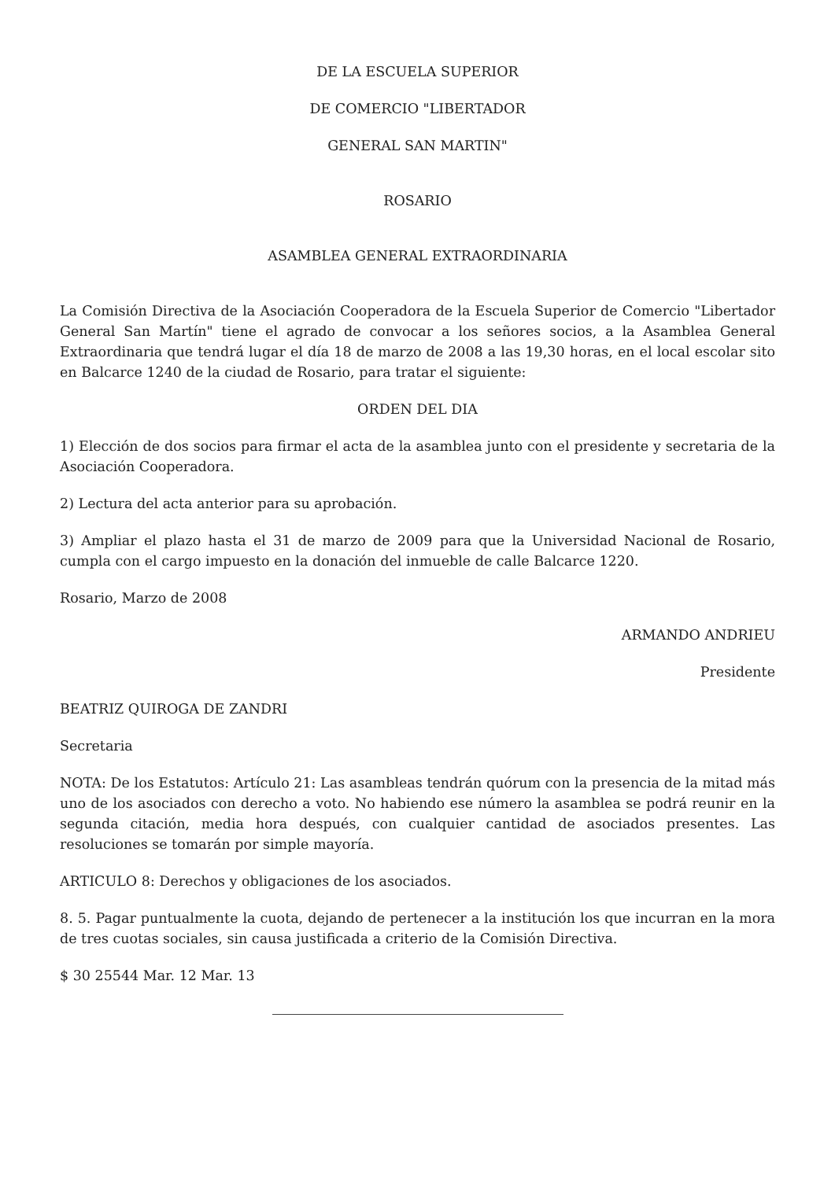DE LA ESCUELA SUPERIOR
DE COMERCIO "LIBERTADOR
GENERAL SAN MARTIN"
ROSARIO
ASAMBLEA GENERAL EXTRAORDINARIA
La Comisión Directiva de la Asociación Cooperadora de la Escuela Superior de Comercio "Libertador General San Martín" tiene el agrado de convocar a los señores socios, a la Asamblea General Extraordinaria que tendrá lugar el día 18 de marzo de 2008 a las 19,30 horas, en el local escolar sito en Balcarce 1240 de la ciudad de Rosario, para tratar el siguiente:
ORDEN DEL DIA
1) Elección de dos socios para firmar el acta de la asamblea junto con el presidente y secretaria de la Asociación Cooperadora.
2) Lectura del acta anterior para su aprobación.
3) Ampliar el plazo hasta el 31 de marzo de 2009 para que la Universidad Nacional de Rosario, cumpla con el cargo impuesto en la donación del inmueble de calle Balcarce 1220.
Rosario, Marzo de 2008
ARMANDO ANDRIEU
Presidente
BEATRIZ QUIROGA DE ZANDRI
Secretaria
NOTA: De los Estatutos: Artículo 21: Las asambleas tendrán quórum con la presencia de la mitad más uno de los asociados con derecho a voto. No habiendo ese número la asamblea se podrá reunir en la segunda citación, media hora después, con cualquier cantidad de asociados presentes. Las resoluciones se tomarán por simple mayoría.
ARTICULO 8: Derechos y obligaciones de los asociados.
8. 5. Pagar puntualmente la cuota, dejando de pertenecer a la institución los que incurran en la mora de tres cuotas sociales, sin causa justificada a criterio de la Comisión Directiva.
$ 30 25544 Mar. 12 Mar. 13